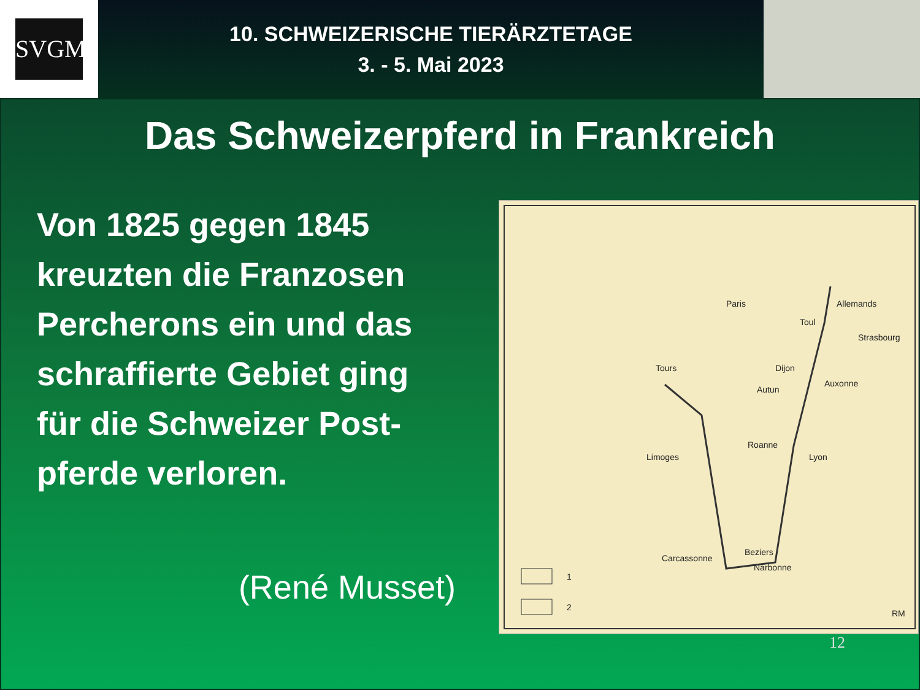SVGM
10. SCHWEIZERISCHE TIERÄRZTETAGE
3. - 5. Mai 2023
Das Schweizerpferd in Frankreich
Von 1825 gegen 1845
kreuzten die Franzosen
Percherons ein und das
schraffierte Gebiet ging
für die Schweizer Post-
pferde verloren.
(René Musset)
Paris Allemands
Toul
Strasbourg
Tours Dijon
Auxonne
Autun
Roanne
Lyon Limoges
Carcassonne
Beziers
Narbonne
1
2
RM
12